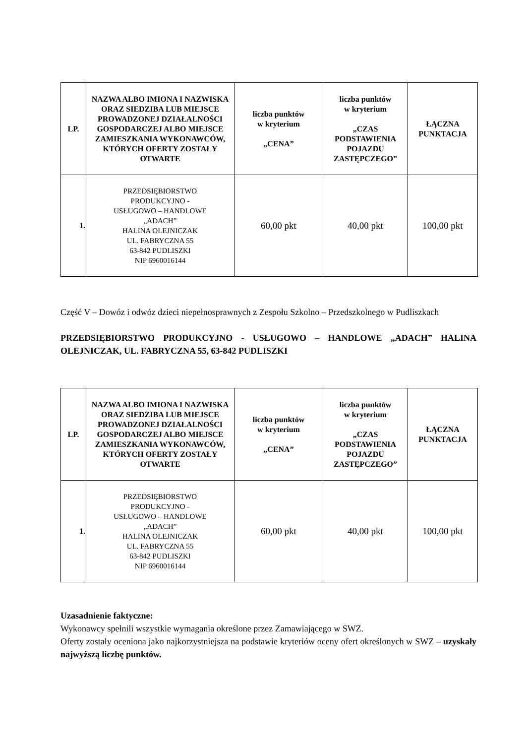| LP. | NAZWA ALBO IMIONA I NAZWISKA ORAZ SIEDZIBA LUB MIEJSCE PROWADZONEJ DZIAŁALNOŚCI GOSPODARCZEJ ALBO MIEJSCE ZAMIESZKANIA WYKONAWCÓW, KTÓRYCH OFERTY ZOSTAŁY OTWARTE | liczba punktów w kryterium „CENA” | liczba punktów w kryterium „CZAS PODSTAWIENIA POJAZDU ZASTĘPCZEGO” | ŁĄCZNA PUNKTACJA |
| --- | --- | --- | --- | --- |
| 1. | PRZEDSIĘBIORSTWO PRODUKCYJNO - USŁUGOWO – HANDLOWE „ADACH” HALINA OLEJNICZAK UL. FABRYCZNA 55 63-842 PUDLISZKI NIP 6960016144 | 60,00 pkt | 40,00 pkt | 100,00 pkt |
Część V – Dowóz i odwóz dzieci niepełnosprawnych z Zespołu Szkolno – Przedszkolnego w Pudliszkach
PRZEDSIĘBIORSTWO PRODUKCYJNO - USŁUGOWO – HANDLOWE „ADACH” HALINA OLEJNICZAK, UL. FABRYCZNA 55, 63-842 PUDLISZKI
| LP. | NAZWA ALBO IMIONA I NAZWISKA ORAZ SIEDZIBA LUB MIEJSCE PROWADZONEJ DZIAŁALNOŚCI GOSPODARCZEJ ALBO MIEJSCE ZAMIESZKANIA WYKONAWCÓW, KTÓRYCH OFERTY ZOSTAŁY OTWARTE | liczba punktów w kryterium „CENA” | liczba punktów w kryterium „CZAS PODSTAWIENIA POJAZDU ZASTĘPCZEGO” | ŁĄCZNA PUNKTACJA |
| --- | --- | --- | --- | --- |
| 1. | PRZEDSIĘBIORSTWO PRODUKCYJNO - USŁUGOWO – HANDLOWE „ADACH” HALINA OLEJNICZAK UL. FABRYCZNA 55 63-842 PUDLISZKI NIP 6960016144 | 60,00 pkt | 40,00 pkt | 100,00 pkt |
Uzasadnienie faktyczne:
Wykonawcy spełnili wszystkie wymagania określone przez Zamawiającego w SWZ.
Oferty zostały oceniona jako najkorzystniejsza na podstawie kryteriów oceny ofert określonych w SWZ – uzyskały najwyższą liczbę punktów.